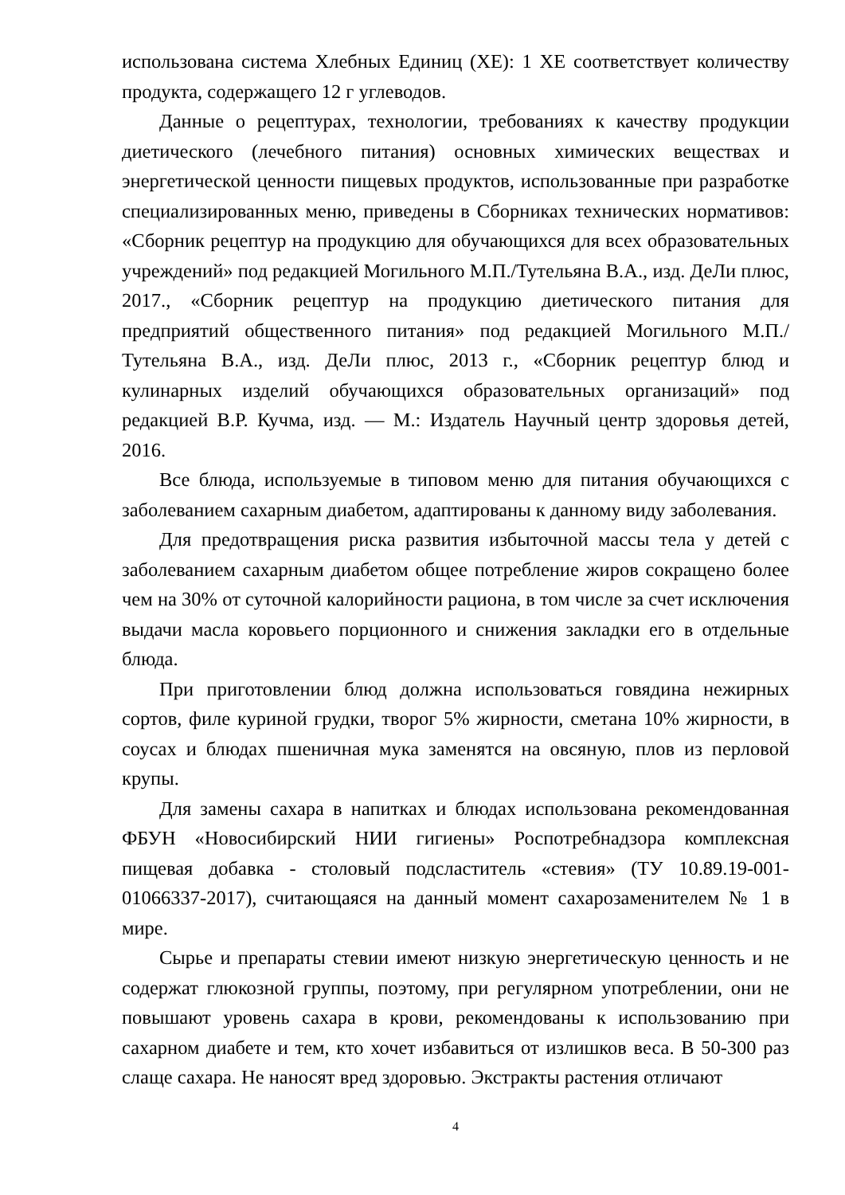использована система Хлебных Единиц (ХЕ): 1 ХЕ соответствует количеству продукта, содержащего 12 г углеводов.
Данные о рецептурах, технологии, требованиях к качеству продукции диетического (лечебного питания) основных химических веществах и энергетической ценности пищевых продуктов, использованные при разработке специализированных меню, приведены в Сборниках технических нормативов: «Сборник рецептур на продукцию для обучающихся для всех образовательных учреждений» под редакцией Могильного М.П./Тутельяна В.А., изд. ДеЛи плюс, 2017., «Сборник рецептур на продукцию диетического питания для предприятий общественного питания» под редакцией Могильного М.П./Тутельяна В.А., изд. ДеЛи плюс, 2013 г., «Сборник рецептур блюд и кулинарных изделий обучающихся образовательных организаций» под редакцией В.Р. Кучма, изд. — М.: Издатель Научный центр здоровья детей, 2016.
Все блюда, используемые в типовом меню для питания обучающихся с заболеванием сахарным диабетом, адаптированы к данному виду заболевания.
Для предотвращения риска развития избыточной массы тела у детей с заболеванием сахарным диабетом общее потребление жиров сокращено более чем на 30% от суточной калорийности рациона, в том числе за счет исключения выдачи масла коровьего порционного и снижения закладки его в отдельные блюда.
При приготовлении блюд должна использоваться говядина нежирных сортов, филе куриной грудки, творог 5% жирности, сметана 10% жирности, в соусах и блюдах пшеничная мука заменятся на овсяную, плов из перловой крупы.
Для замены сахара в напитках и блюдах использована рекомендованная ФБУН «Новосибирский НИИ гигиены» Роспотребнадзора комплексная пищевая добавка - столовый подсластитель «стевия» (ТУ 10.89.19-001-01066337-2017), считающаяся на данный момент сахарозаменителем № 1 в мире.
Сырье и препараты стевии имеют низкую энергетическую ценность и не содержат глюкозной группы, поэтому, при регулярном употреблении, они не повышают уровень сахара в крови, рекомендованы к использованию при сахарном диабете и тем, кто хочет избавиться от излишков веса. В 50-300 раз слаще сахара. Не наносят вред здоровью. Экстракты растения отличают
4